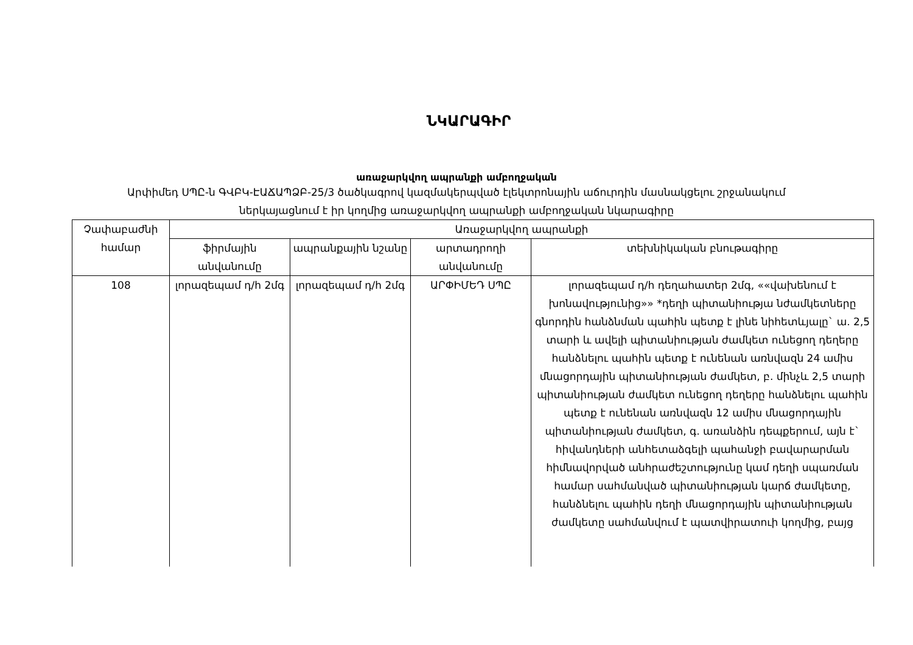ՆԿԱՐԱԳԻՐ
առաջարկվող ապրանքի ամբողջական
Արփիմեդ ՍՊԸ-ն ԳՎԲԿ-ԷԱՃԱՊՁԲ-25/3 ծածկագրով կազմակերպված էլեկտրոնային աճուրդին մասնակցելու շրջանակում ներկայացնում է իր կողմից առաջարկվող ապրանքի ամբողջական նկարագիրը
| Չափաբաժնի համար | Առաջարկվող ապրանքի | | | |
| --- | --- | --- | --- | --- |
| | ֆիրմային անվանումը | ապրանքային նշանը | արտադրողի անվանումը | տեխնիկական բնութագիրը |
| 108 | լորազեպամ դ/հ 2մգ | լորազեպամ դ/հ 2մգ | ԱՐՓԻՄԵԴ ՍՊԸ | լորազեպամ դ/հ դեղահատեր 2մգ, ««վախենում է խոնավությունից»» *դեղի պիտանիությա նժամկետները գնորդին հանձնման պահին պետք է լինե նիհետևյալը` ա. 2,5 տարի և ավելի պիտանիության ժամկետ ունեցող դեղերը հանձնելու պահին պետք է ունենան առնվազն 24 ամիս մնացորդային պիտանիության ժամկետ, բ. մինչև 2,5 տարի պիտանիության ժամկետ ունեցող դեղերը հանձնելու պահին պետք է ունենան առնվազն 12 ամիս մնացորդային պիտանիության ժամկետ, գ. առանձին դեպքերում, այն է` հիվանդների անհետաձգելի պահանջի բավարարման հիմնավորված անհրաժեշտությունը կամ դեղի սպառման համար սահմանված պիտանիության կարճ ժամկետը, հանձնելու պահին դեղի մնացորդային պիտանիության ժամկետը սահմանվում է պատվիրատուի կողմից, բայց |